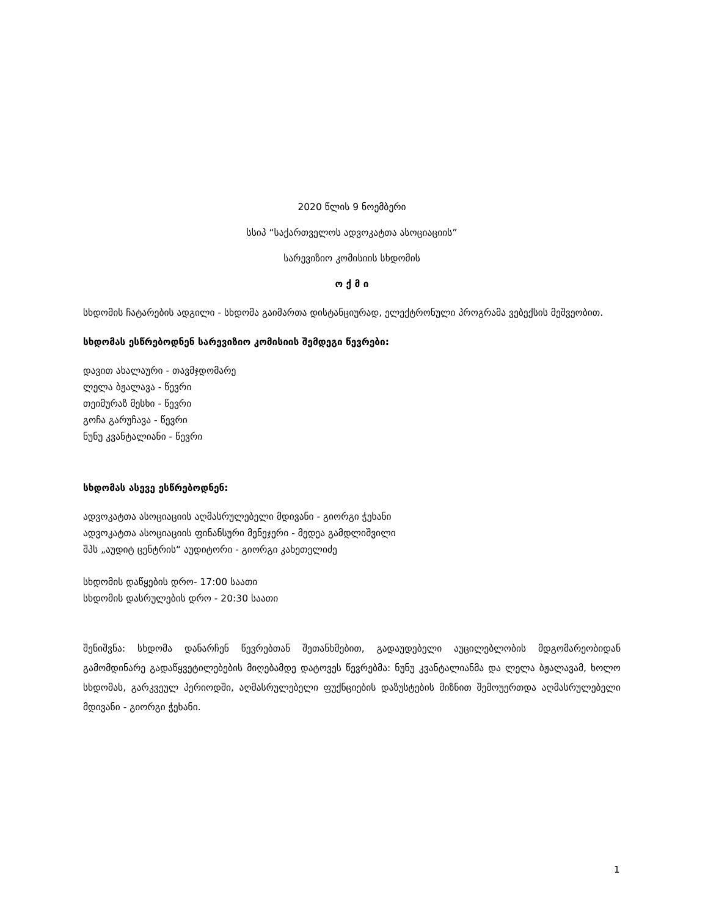2020 წლის 9 ნოემბერი
სსიპ “საქართველოს ადვოკატთა ასოციაციის”
სარევიზიო კომისიის სხდომის
ო ქ მ ი
სხდომის ჩატარების ადგილი - სხდომა გაიმართა დისტანციურად, ელექტრონული პროგრამა ვებექსის მეშვეობით.
სხდომას ესწრებოდნენ სარევიზიო კომისიის შემდეგი წევრები:
დავით ახალაური - თავმჯდომარე
ლელა ბჟალავა - წევრი
თეიმურაზ მესხი - წევრი
გოჩა გარუჩავა - წევრი
ნუნუ კვანტალიანი - წევრი
სხდომას ასევე ესწრებოდნენ:
ადვოკატთა ასოციაციის აღმასრულებელი მდივანი - გიორგი ჭეხანი
ადვოკატთა ასოციაციის ფინანსური მენეჯერი - მედეა გამდლიშვილი
შპს „აუდიტ ცენტრის“ აუდიტორი - გიორგი კახეთელიძე
სხდომის დაწყების დრო- 17:00 საათი
სხდომის დასრულების დრო - 20:30 საათი
შენიშვნა: სხდომა დანარჩენ წევრებთან შეთანხმებით, გადაუდებელი აუცილებლობის მდგომარეობიდან გამომდინარე გადაწყვეტილებების მიღებამდე დატოვეს წევრებმა: ნუნუ კვანტალიანმა და ლელა ბჟალავამ, ხოლო სხდომას, გარკვეულ პერიოდში, აღმასრულებელი ფუქნციების დაზუსტების მიზნით შემოუერთდა აღმასრულებელი მდივანი - გიორგი ჭეხანი.
1